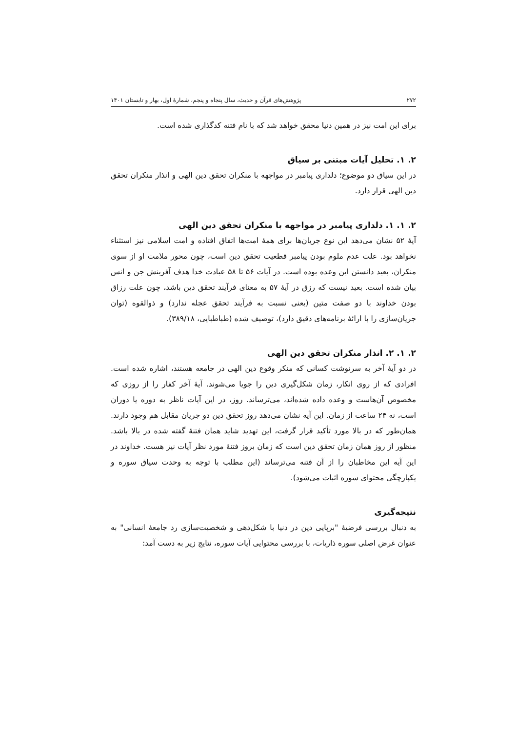۲۷۲ پژوهش‌های قرآن و حدیث، سال پنجاه و پنجم، شمارۀ اول، بهار و تابستان ۱۴۰۱
برای این امت نیز در همین دنیا محقق خواهد شد که با نام فتنه کدگذاری شده است.
۲. ۱. تحلیل آیات مبتنی بر سیاق
در این سیاق دو موضوع؛ دلداری پیامبر در مواجهه با منکران تحقق دین الهی و انذار منکران تحقق دین الهی قرار دارد.
۲. ۱. ۱. دلداری پیامبر در مواجهه با منکران تحقق دین الهی
آیۀ ۵۲ نشان می‌دهد این نوع جریان‌ها برای همۀ امت‌ها اتفاق افتاده و امت اسلامی نیز استثناء نخواهد بود. علت عدم ملوم بودن پیامبر قطعیت تحقق دین است، چون محور ملامت او از سوی منکران، بعید دانستن این وعده بوده است. در آیات ۵۶ تا ۵۸ عبادت خدا هدف آفرینش جن و انس بیان شده است. بعید نیست که رزق در آیۀ ۵۷ به معنای فرآیند تحقق دین باشد، چون علت رزاق بودن خداوند با دو صفت متین (یعنی نسبت به فرآیند تحقق عجله ندارد) و ذوالقوه (توان جریان‌سازی را با ارائۀ برنامه‌های دقیق دارد)، توصیف شده (طباطبایی، ۳۸۹/۱۸).
۲. ۱. ۲. انذار منکران تحقق دین الهی
در دو آیۀ آخر به سرنوشت کسانی که منکر وقوع دین الهی در جامعه هستند، اشاره شده است. افرادی که از روی انکار، زمان شکل‌گیری دین را جویا می‌شوند. آیۀ آخر کفار را از روزی که مخصوص آن‌هاست و وعده داده شده‌اند، می‌ترساند. روز، در این آیات ناظر به دوره یا دوران است، نه ۲۴ ساعت از زمان. این آیه نشان می‌دهد روز تحقق دین دو جریان مقابل هم وجود دارند. همان‌طور که در بالا مورد تأکید قرار گرفت، این تهدید شاید همان فتنۀ گفته شده در بالا باشد. منظور از روز همان زمان تحقق دین است که زمان بروز فتنۀ مورد نظر آیات نیز هست. خداوند در این آیه این مخاطبان را از آن فتنه می‌ترساند (این مطلب با توجه به وحدت سیاق سوره و یکپارچگی محتوای سوره اثبات می‌شود).
نتیجه‌گیری
به دنبال بررسی فرضیۀ "برپایی دین در دنیا با شکل‌دهی و شخصیت‌سازی رد جامعۀ انسانی" به عنوان غرض اصلی سوره ذاریات، با بررسی محتوایی آیات سوره، نتایج زیر به دست آمد: